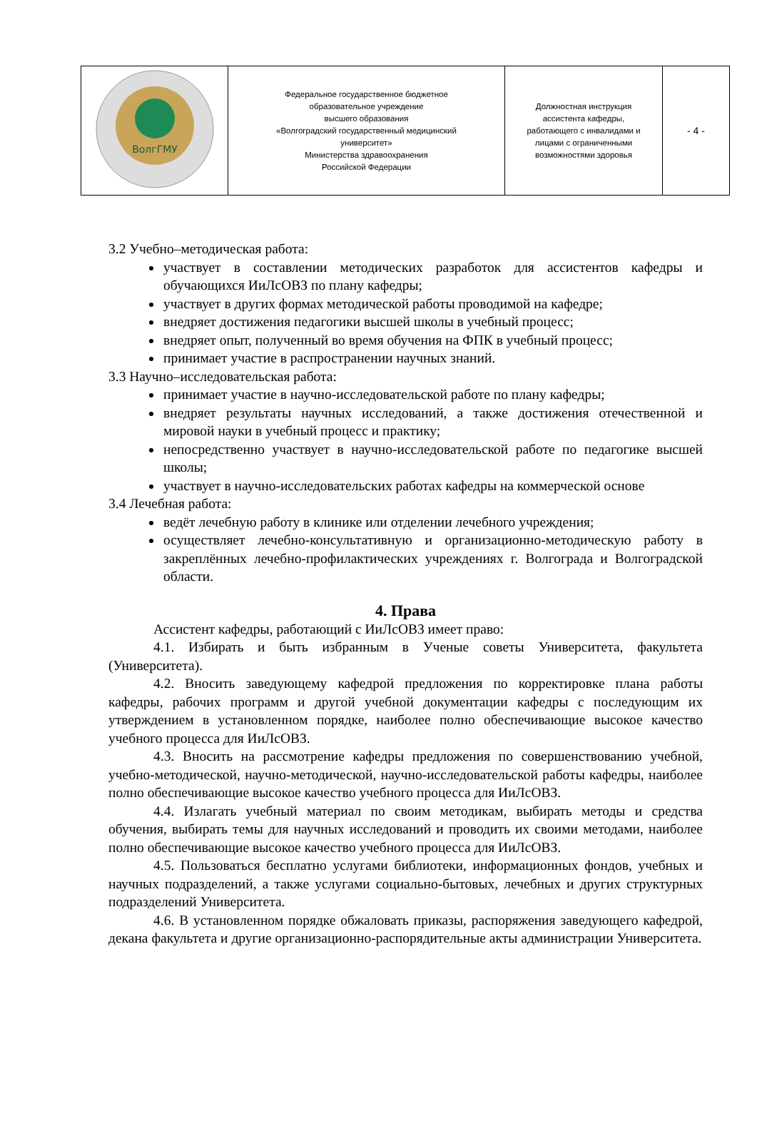| ВолгГМУ | Федеральное государственное бюджетное образовательное учреждение высшего образования «Волгоградский государственный медицинский университет» Министерства здравоохранения Российской Федерации | Должностная инструкция ассистента кафедры, работающего с инвалидами и лицами с ограниченными возможностями здоровья | - 4 - |
3.2 Учебно–методическая работа:
участвует в составлении методических разработок для ассистентов кафедры и обучающихся ИиЛсОВЗ по плану кафедры;
участвует в других формах методической работы проводимой на кафедре;
внедряет достижения педагогики высшей школы в учебный процесс;
внедряет опыт, полученный во время обучения на ФПК в учебный процесс;
принимает участие в распространении научных знаний.
3.3 Научно–исследовательская работа:
принимает участие в научно-исследовательской работе по плану кафедры;
внедряет результаты научных исследований, а также достижения отечественной и мировой науки в учебный процесс и практику;
непосредственно участвует в научно-исследовательской работе по педагогике высшей школы;
участвует в научно-исследовательских работах кафедры на коммерческой основе
3.4 Лечебная работа:
ведёт лечебную работу в клинике или отделении лечебного учреждения;
осуществляет лечебно-консультативную и организационно-методическую работу в закреплённых лечебно-профилактических учреждениях г. Волгограда и Волгоградской области.
4. Права
Ассистент кафедры, работающий с ИиЛсОВЗ имеет право:
4.1. Избирать и быть избранным в Ученые советы Университета, факультета (Университета).
4.2. Вносить заведующему кафедрой предложения по корректировке плана работы кафедры, рабочих программ и другой учебной документации кафедры с последующим их утверждением в установленном порядке, наиболее полно обеспечивающие высокое качество учебного процесса для ИиЛсОВЗ.
4.3. Вносить на рассмотрение кафедры предложения по совершенствованию учебной, учебно-методической, научно-методической, научно-исследовательской работы кафедры, наиболее полно обеспечивающие высокое качество учебного процесса для ИиЛсОВЗ.
4.4. Излагать учебный материал по своим методикам, выбирать методы и средства обучения, выбирать темы для научных исследований и проводить их своими методами, наиболее полно обеспечивающие высокое качество учебного процесса для ИиЛсОВЗ.
4.5. Пользоваться бесплатно услугами библиотеки, информационных фондов, учебных и научных подразделений, а также услугами социально-бытовых, лечебных и других структурных подразделений Университета.
4.6. В установленном порядке обжаловать приказы, распоряжения заведующего кафедрой, декана факультета и другие организационно-распорядительные акты администрации Университета.